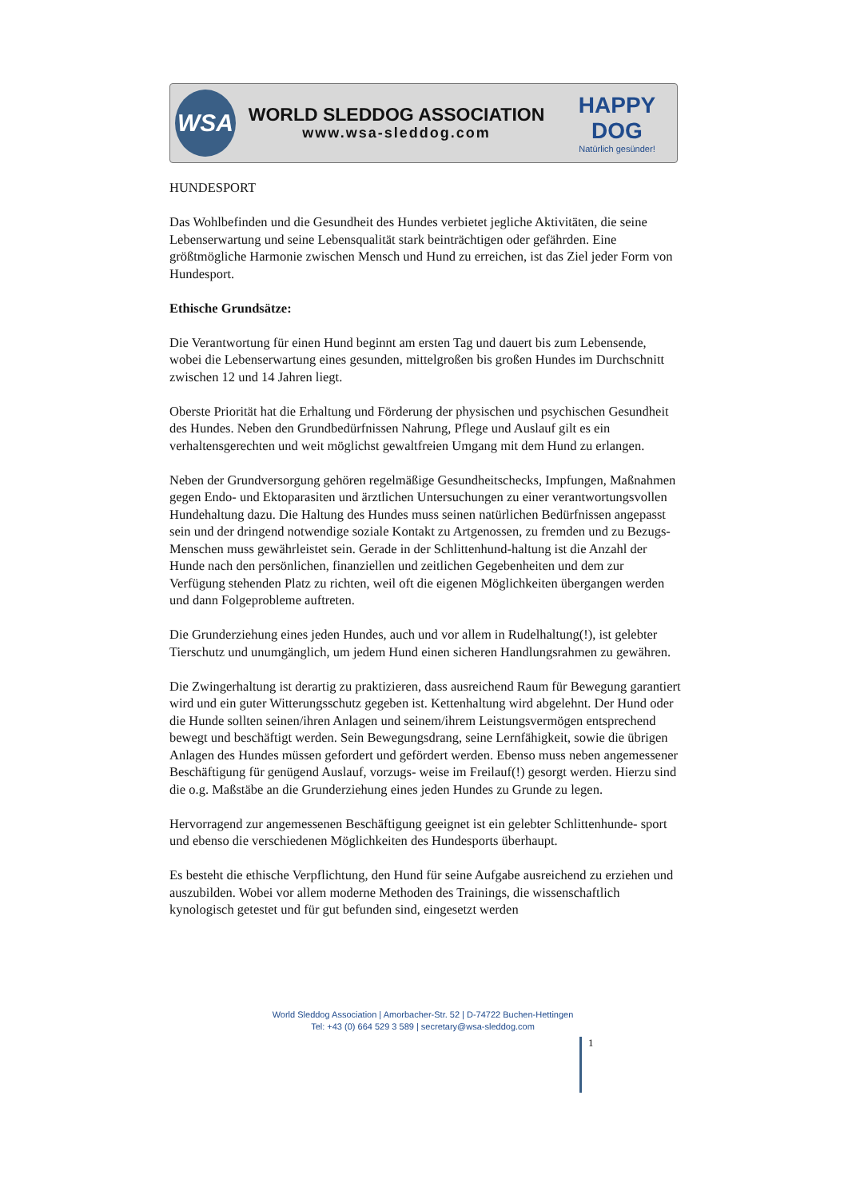WSA
WORLD SLEDDOG ASSOCIATION
www.wsa-sleddog.com
HAPPY DOG
Natürlich gesünder!
HUNDESPORT
Das Wohlbefinden und die Gesundheit des Hundes verbietet jegliche Aktivitäten, die seine Lebenserwartung und seine Lebensqualität stark beinträchtigen oder gefährden. Eine größtmögliche Harmonie zwischen Mensch und Hund zu erreichen, ist das Ziel jeder Form von Hundesport.
Ethische Grundsätze:
Die Verantwortung für einen Hund beginnt am ersten Tag und dauert bis zum Lebensende, wobei die Lebenserwartung eines gesunden, mittelgroßen bis großen Hundes im Durchschnitt zwischen 12 und 14 Jahren liegt.
Oberste Priorität hat die Erhaltung und Förderung der physischen und psychischen Gesundheit des Hundes. Neben den Grundbedürfnissen Nahrung, Pflege und Auslauf gilt es ein verhaltensgerechten und weit möglichst gewaltfreien Umgang mit dem Hund zu erlangen.
Neben der Grundversorgung gehören regelmäßige Gesundheitschecks, Impfungen, Maßnahmen gegen Endo- und Ektoparasiten und ärztlichen Untersuchungen zu einer verantwortungsvollen Hundehaltung dazu. Die Haltung des Hundes muss seinen natürlichen Bedürfnissen angepasst sein und der dringend notwendige soziale Kontakt zu Artgenossen, zu fremden und zu Bezugs- Menschen muss gewährleistet sein. Gerade in der Schlittenhund-haltung ist die Anzahl der Hunde nach den persönlichen, finanziellen und zeitlichen Gegebenheiten und dem zur Verfügung stehenden Platz zu richten, weil oft die eigenen Möglichkeiten übergangen werden und dann Folgeprobleme auftreten.
Die Grunderziehung eines jeden Hundes, auch und vor allem in Rudelhaltung(!), ist gelebter Tierschutz und unumgänglich, um jedem Hund einen sicheren Handlungsrahmen zu gewähren.
Die Zwingerhaltung ist derartig zu praktizieren, dass ausreichend Raum für Bewegung garantiert wird und ein guter Witterungsschutz gegeben ist. Kettenhaltung wird abgelehnt. Der Hund oder die Hunde sollten seinen/ihren Anlagen und seinem/ihrem Leistungsvermögen entsprechend bewegt und beschäftigt werden. Sein Bewegungsdrang, seine Lernfähigkeit, sowie die übrigen Anlagen des Hundes müssen gefordert und gefördert werden. Ebenso muss neben angemessener Beschäftigung für genügend Auslauf, vorzugs- weise im Freilauf(!) gesorgt werden. Hierzu sind die o.g. Maßstäbe an die Grunderziehung eines jeden Hundes zu Grunde zu legen.
Hervorragend zur angemessenen Beschäftigung geeignet ist ein gelebter Schlittenhunde- sport und ebenso die verschiedenen Möglichkeiten des Hundesports überhaupt.
Es besteht die ethische Verpflichtung, den Hund für seine Aufgabe ausreichend zu erziehen und auszubilden. Wobei vor allem moderne Methoden des Trainings, die wissenschaftlich kynologisch getestet und für gut befunden sind, eingesetzt werden
World Sleddog Association | Amorbacher-Str. 52 | D-74722 Buchen-Hettingen
Tel: +43 (0) 664 529 3 589 | secretary@wsa-sleddog.com
1